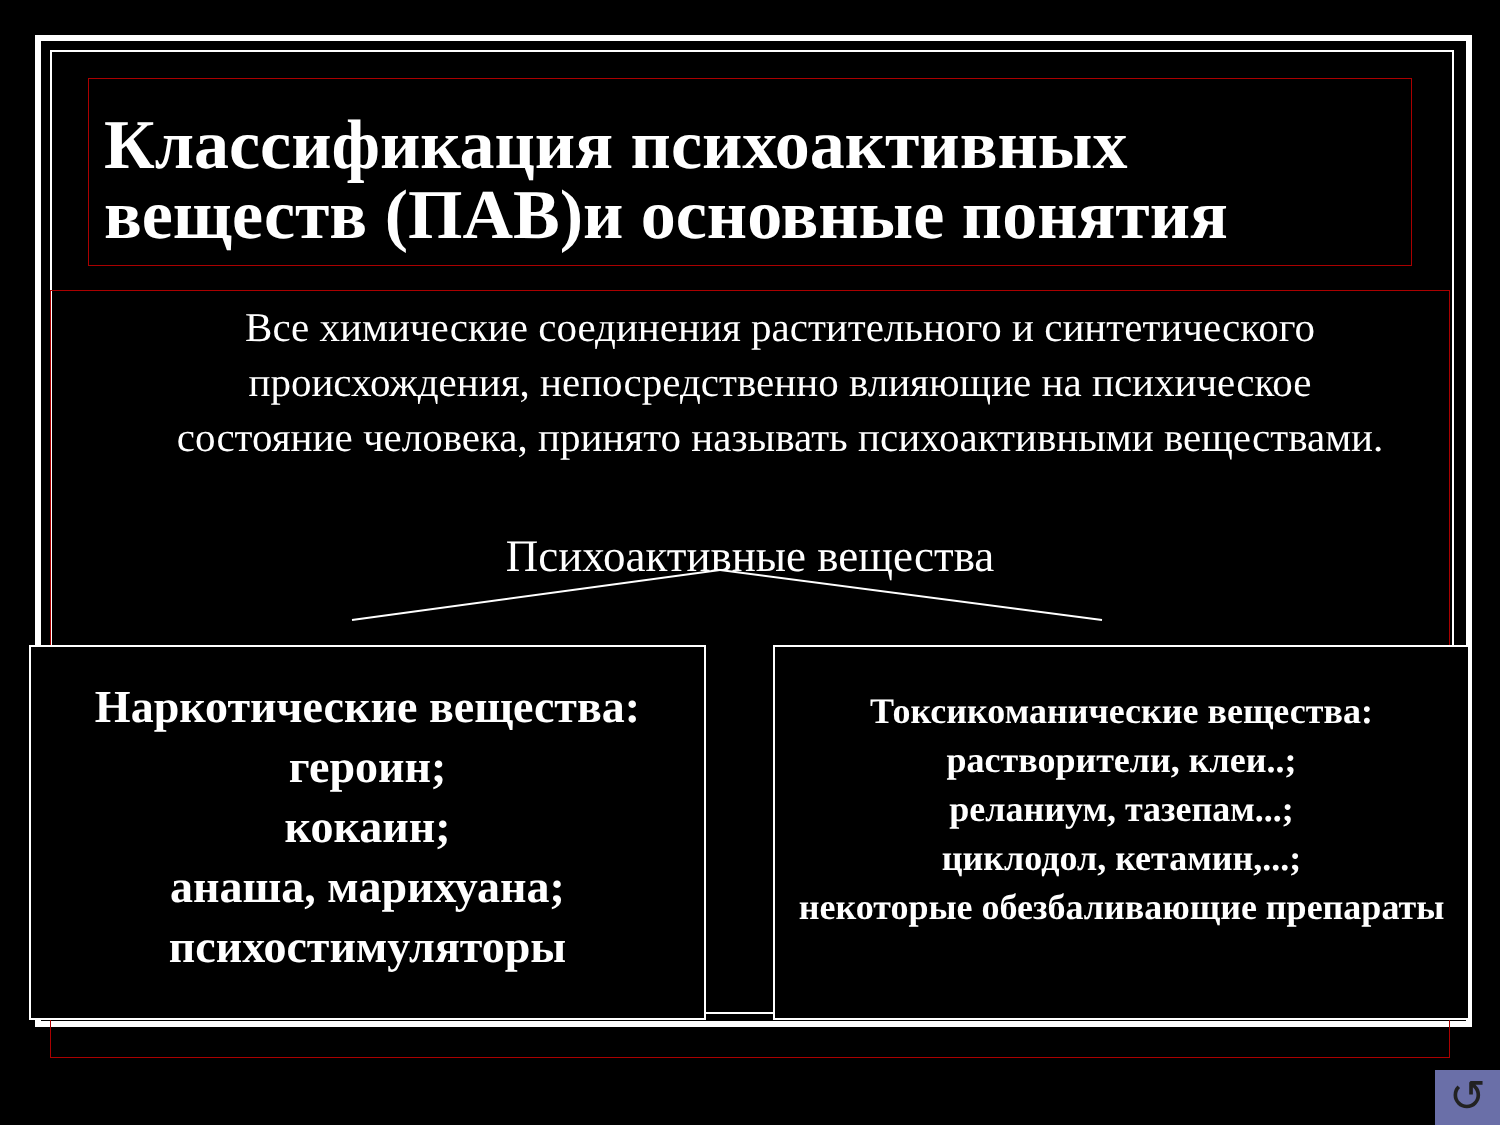Классификация психоактивных
веществ (ПАВ)и основные понятия
Все химические соединения растительного и синтетического происхождения, непосредственно влияющие на психическое состояние человека, принято называть психоактивными веществами.
Психоактивные вещества
Наркотические вещества:
героин;
кокаин;
анаша, марихуана;
психостимуляторы
Токсикоманические вещества:
растворители, клеи..;
реланиум, тазепам...;
циклодол, кетамин,...;
некоторые обезбаливающие препараты
↺